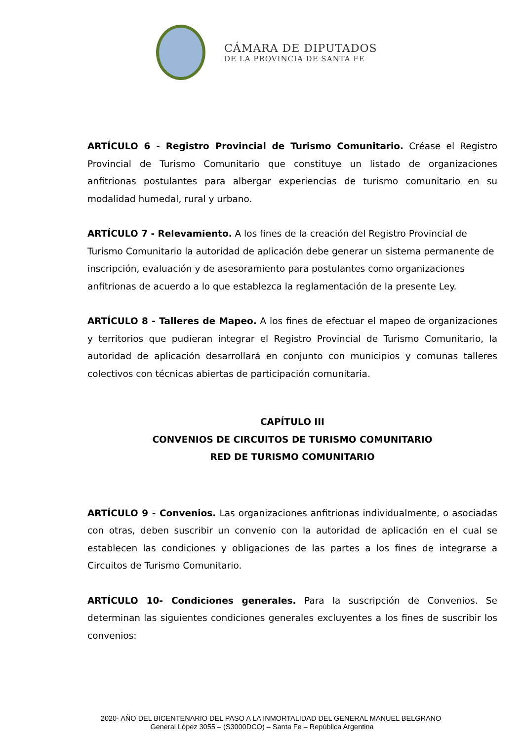CÁMARA DE DIPUTADOS
DE LA PROVINCIA DE SANTA FE
ARTÍCULO 6 - Registro Provincial de Turismo Comunitario. Créase el Registro Provincial de Turismo Comunitario que constituye un listado de organizaciones anfitrionas postulantes para albergar experiencias de turismo comunitario en su modalidad humedal, rural y urbano.
ARTÍCULO 7 - Relevamiento. A los fines de la creación del Registro Provincial de Turismo Comunitario la autoridad de aplicación debe generar un sistema permanente de inscripción, evaluación y de asesoramiento para postulantes como organizaciones anfitrionas de acuerdo a lo que establezca la reglamentación de la presente Ley.
ARTÍCULO 8 - Talleres de Mapeo. A los fines de efectuar el mapeo de organizaciones y territorios que pudieran integrar el Registro Provincial de Turismo Comunitario, la autoridad de aplicación desarrollará en conjunto con municipios y comunas talleres colectivos con técnicas abiertas de participación comunitaria.
CAPÍTULO III
CONVENIOS DE CIRCUITOS DE TURISMO COMUNITARIO
RED DE TURISMO COMUNITARIO
ARTÍCULO 9 - Convenios. Las organizaciones anfitrionas individualmente, o asociadas con otras, deben suscribir un convenio con la autoridad de aplicación en el cual se establecen las condiciones y obligaciones de las partes a los fines de integrarse a Circuitos de Turismo Comunitario.
ARTÍCULO 10- Condiciones generales. Para la suscripción de Convenios. Se determinan las siguientes condiciones generales excluyentes a los fines de suscribir los convenios:
2020- AÑO DEL BICENTENARIO DEL PASO A LA INMORTALIDAD DEL GENERAL MANUEL BELGRANO
General López 3055 – (S3000DCO) – Santa Fe – República Argentina